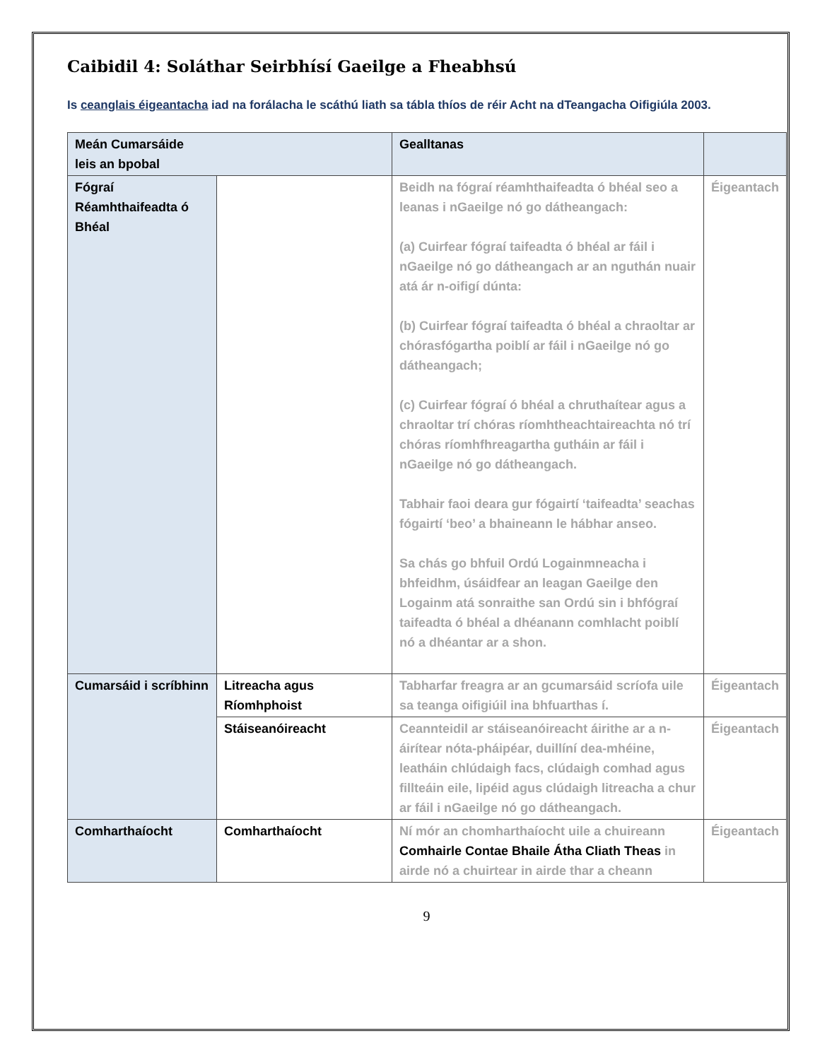Caibidil 4: Soláthar Seirbhísí Gaeilge a Fheabhsú
Is ceanglais éigeantacha iad na forálacha le scáthú liath sa tábla thíos de réir Acht na dTeangacha Oifigiúla 2003.
| Meán Cumarsáide leis an bpobal | | Gealltanas | |
| --- | --- | --- | --- |
| Fógraí Réamhthaifeadta ó Bhéal | | Beidh na fógraí réamhthaifeadta ó bhéal seo a leanas i nGaeilge nó go dátheangach: (a) Cuirfear fógraí taifeadta ó bhéal ar fáil i nGaeilge nó go dátheangach ar an nguthán nuair atá ár n-oifigí dúnta: (b) Cuirfear fógraí taifeadta ó bhéal a chraoltar ar chórasfógartha poiblí ar fáil i nGaeilge nó go dátheangach; (c) Cuirfear fógraí ó bhéal a chruthaítear agus a chraoltar trí chóras ríomhtheachtaireachta nó trí chóras ríomhfhreagartha gutháin ar fáil i nGaeilge nó go dátheangach. Tabhair faoi deara gur fógairtí ‘taifeadta’ seachas fógairtí ‘beo’ a bhaineann le hábhar anseo. Sa chás go bhfuil Ordú Logainmneacha i bhfeidhm, úsáidfear an leagan Gaeilge den Logainm atá sonraithe san Ordú sin i bhfógraí taifeadta ó bhéal a dhéanann comhlacht poiblí nó a dhéantar ar a shon. | Éigeantach |
| Cumarsáid i scríbhinn | Litreacha agus Ríomhphoist | Tabharfar freagra ar an gcumarsáid scríofa uile sa teanga oifigiúil ina bhfuarthas í. | Éigeantach |
| | Stáiseanóireacht | Ceannteidil ar stáiseanóireacht áirithe ar a n-áirítear nóta-pháipéar, duillíní dea-mhéine, leatháin chlúdaigh facs, clúdaigh comhad agus fillteáin eile, lipéid agus clúdaigh litreacha a chur ar fáil i nGaeilge nó go dátheangach. | Éigeantach |
| Comharthaíocht | Comharthaíocht | Ní mór an chomharthaíocht uile a chuireann Comhairle Contae Bhaile Átha Cliath Theas in airde nó a chuirtear in airde thar a cheann | Éigeantach |
9